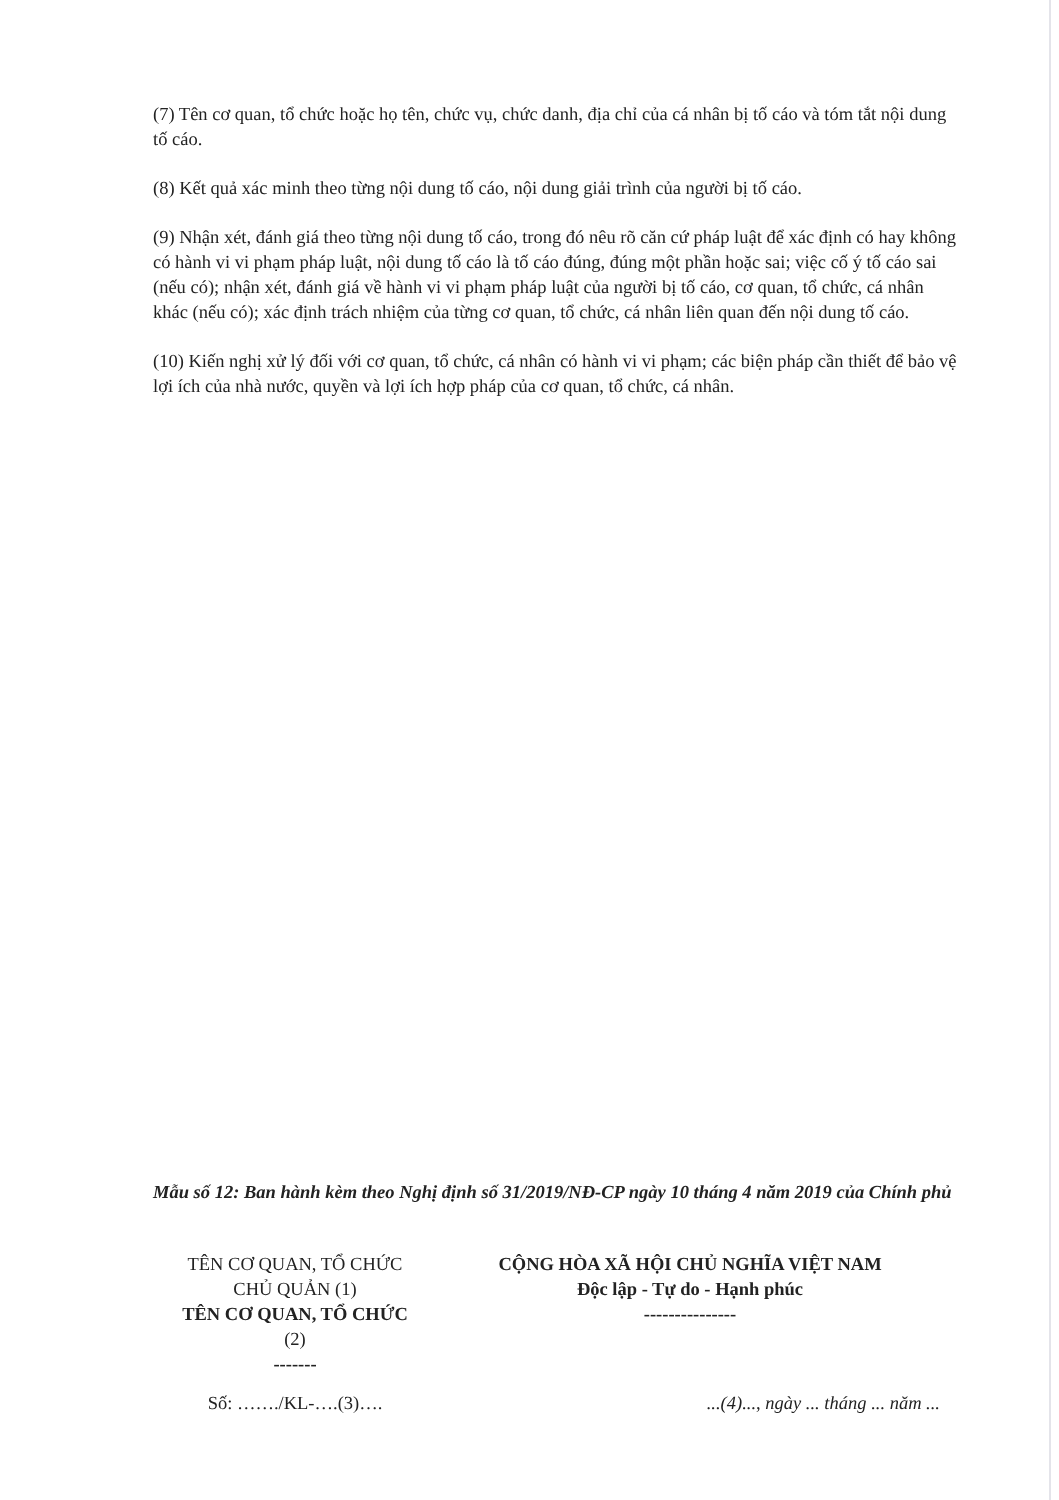(7) Tên cơ quan, tổ chức hoặc họ tên, chức vụ, chức danh, địa chỉ của cá nhân bị tố cáo và tóm tắt nội dung tố cáo.
(8) Kết quả xác minh theo từng nội dung tố cáo, nội dung giải trình của người bị tố cáo.
(9) Nhận xét, đánh giá theo từng nội dung tố cáo, trong đó nêu rõ căn cứ pháp luật để xác định có hay không có hành vi vi phạm pháp luật, nội dung tố cáo là tố cáo đúng, đúng một phần hoặc sai; việc cố ý tố cáo sai (nếu có); nhận xét, đánh giá về hành vi vi phạm pháp luật của người bị tố cáo, cơ quan, tổ chức, cá nhân khác (nếu có); xác định trách nhiệm của từng cơ quan, tổ chức, cá nhân liên quan đến nội dung tố cáo.
(10) Kiến nghị xử lý đối với cơ quan, tổ chức, cá nhân có hành vi vi phạm; các biện pháp cần thiết để bảo vệ lợi ích của nhà nước, quyền và lợi ích hợp pháp của cơ quan, tổ chức, cá nhân.
Mẫu số 12: Ban hành kèm theo Nghị định số 31/2019/NĐ-CP ngày 10 tháng 4 năm 2019 của Chính phủ
| TÊN CƠ QUAN, TỔ CHỨC CHỦ QUẢN (1) TÊN CƠ QUAN, TỔ CHỨC (2) ------- | CỘNG HÒA XÃ HỘI CHỦ NGHĨA VIỆT NAM Độc lập - Tự do - Hạnh phúc --------------- |
| Số: ……./KL-….(3)…. | ...(4)..., ngày ... tháng ... năm ... |